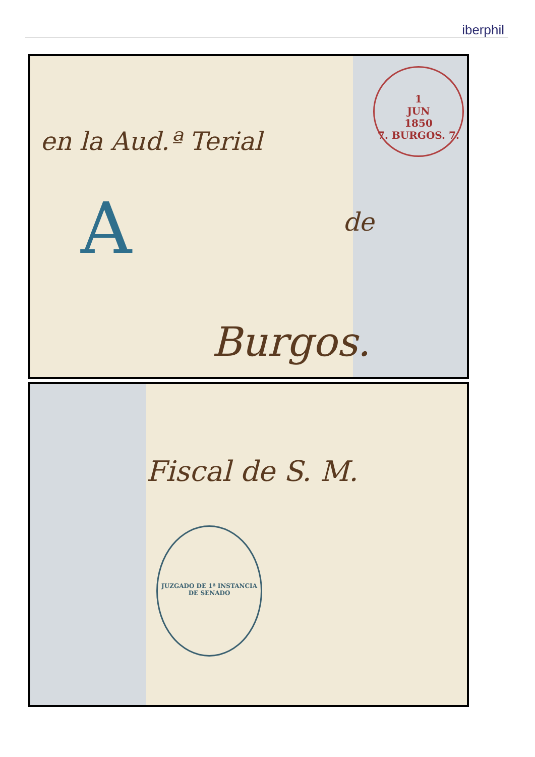iberphil
1
JUN
1850
7. BURGOS. 7.
en la Aud.ª Terial
A de
Burgos.
Fiscal de S. M.
JUZGADO DE 1ª INSTANCIA DE SENADO